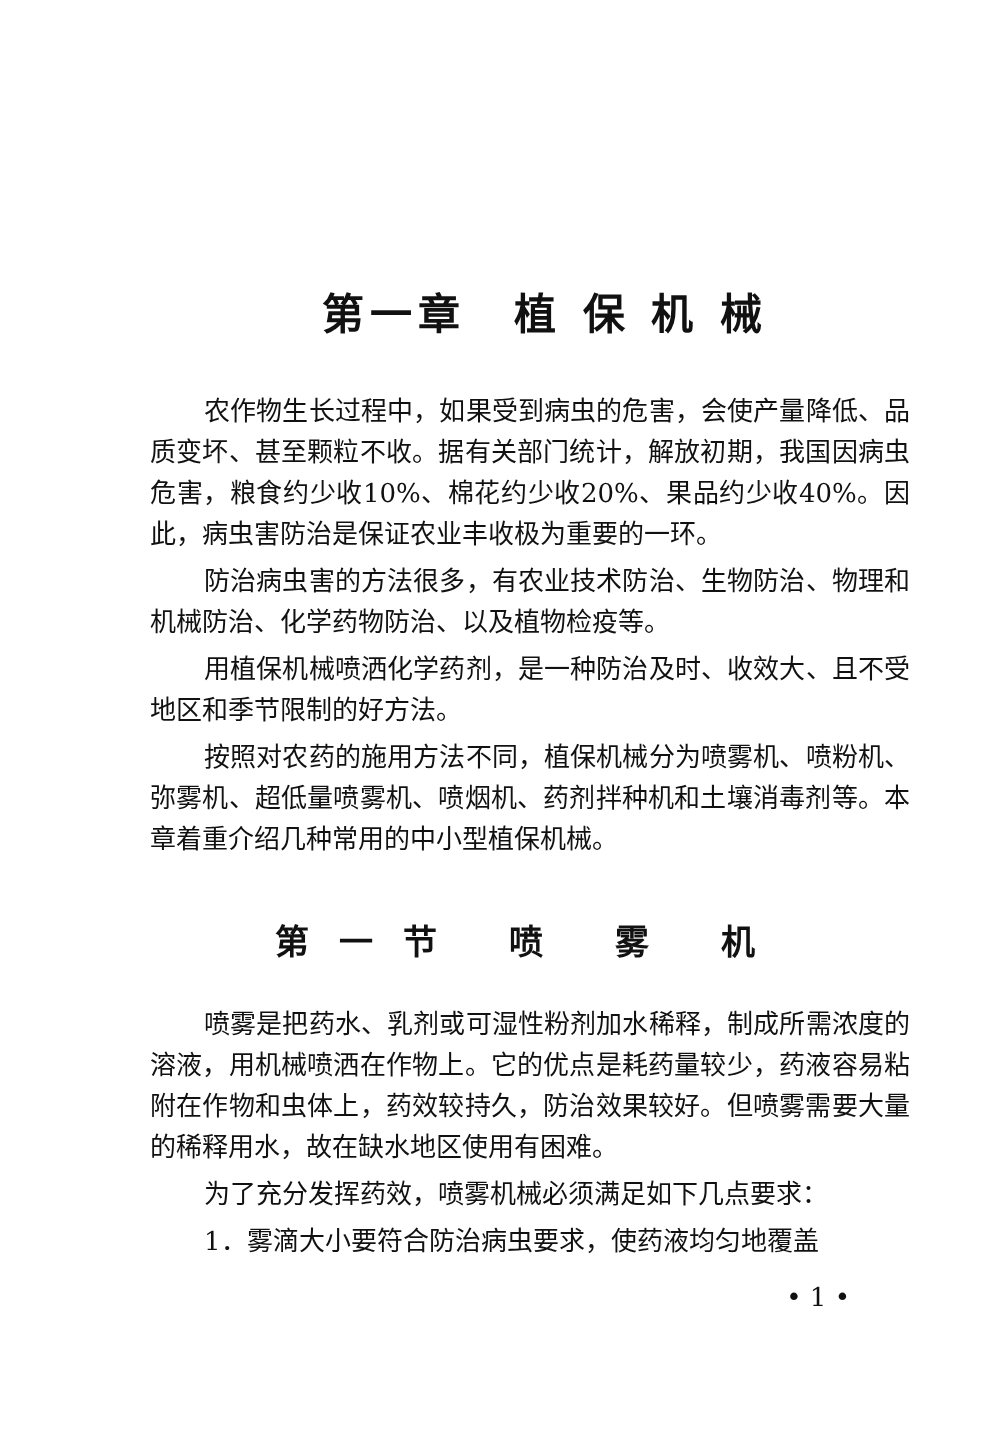第一章　植 保 机 械
农作物生长过程中，如果受到病虫的危害，会使产量降低、品质变坏、甚至颗粒不收。据有关部门统计，解放初期，我国因病虫危害，粮食约少收10%、棉花约少收20%、果品约少收40%。因此，病虫害防治是保证农业丰收极为重要的一环。
防治病虫害的方法很多，有农业技术防治、生物防治、物理和机械防治、化学药物防治、以及植物检疫等。
用植保机械喷洒化学药剂，是一种防治及时、收效大、且不受地区和季节限制的好方法。
按照对农药的施用方法不同，植保机械分为喷雾机、喷粉机、弥雾机、超低量喷雾机、喷烟机、药剂拌种机和土壤消毒剂等。本章着重介绍几种常用的中小型植保机械。
第一节 喷 雾 机
喷雾是把药水、乳剂或可湿性粉剂加水稀释，制成所需浓度的溶液，用机械喷洒在作物上。它的优点是耗药量较少，药液容易粘附在作物和虫体上，药效较持久，防治效果较好。但喷雾需要大量的稀释用水，故在缺水地区使用有困难。
为了充分发挥药效，喷雾机械必须满足如下几点要求：
1．雾滴大小要符合防治病虫要求，使药液均匀地覆盖
• 1 •